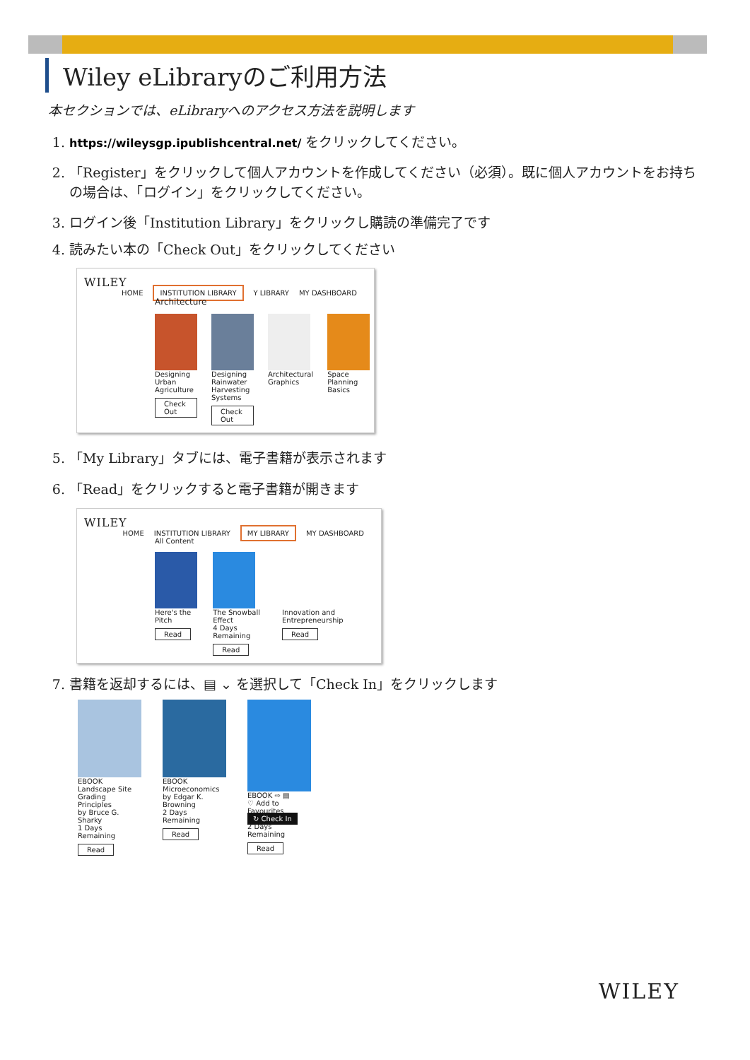Wiley eLibraryのご利用方法
本セクションでは、eLibraryへのアクセス方法を説明します
1. https://wileysgp.ipublishcentral.net/ をクリックしてください。
2. 「Register」をクリックして個人アカウントを作成してください（必須）。既に個人アカウントをお持ちの場合は、「ログイン」をクリックしてください。
3. ログイン後「Institution Library」をクリックし購読の準備完了です
4. 読みたい本の「Check Out」をクリックしてください
WILEY
HOME INSTITUTION LIBRARY Y LIBRARY MY DASHBOARD
Architecture
Designing Urban Agriculture
Check Out
Designing Rainwater Harvesting Systems
Check Out
Architectural Graphics Space Planning Basics
5. 「My Library」タブには、電子書籍が表示されます
6. 「Read」をクリックすると電子書籍が開きます
WILEY
HOME INSTITUTION LIBRARY MY LIBRARY MY DASHBOARD
All Content
Here's the Pitch
Read
The Snowball Effect
4 Days Remaining
Read
Innovation and Entrepreneurship
Read
7. 書籍を返却するには、▤ ⌄ を選択して「Check In」をクリックします
EBOOK
Landscape Site Grading Principles
by Bruce G. Sharky
1 Days Remaining
Read
EBOOK
Microeconomics
by Edgar K. Browning
2 Days Remaining
Read
EBOOK ⇨ ▤
♡ Add to Favourites
↻ Check In
2 Days Remaining
Read
WILEY